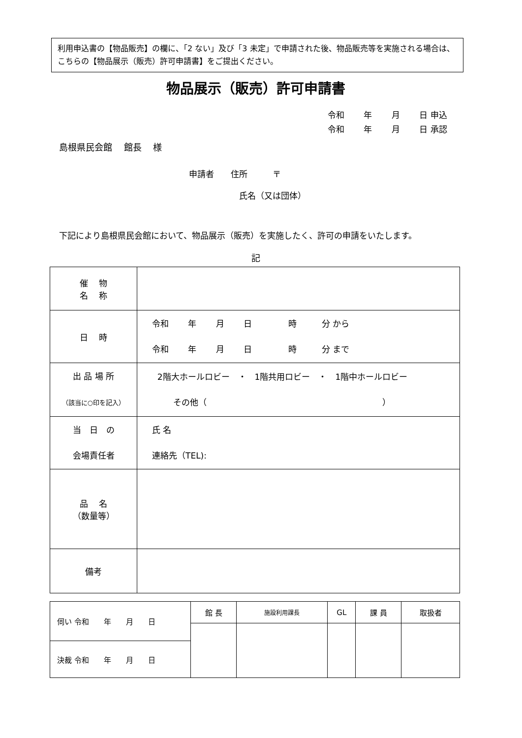利用申込書の【物品販売】の欄に、「2 ない」及び「3 未定」で申請された後、物品販売等を実施される場合は、こちらの【物品展示（販売）許可申請書】をご提出ください。
物品展示（販売）許可申請書
令和　　 年　　 月　　 日 申込 令和　　 年　　 月　　 日 承認
島根県民会館　 館長　 様
申請者　　住所　　　〒 　　　　　　氏名（又は団体）
下記により島根県民会館において、物品展示（販売）を実施したく、許可の申請をいたします。
記
| 催 物 名 称 | |
| 日 時 | 令和 年 月 日 時 分 から 令和 年 月 日 時 分 まで |
| 出 品 場 所 （該当に○印を記入） | 2階大ホールロビー ・ 1階共用ロビー ・ 1階中ホールロビー その他（ ） |
| 当 日 の 会場責任者 | 氏 名 連絡先（TEL): |
| 品 名 （数量等） | |
| 備考 | |
| 伺い 令和 年 月 日 | 館 長 | 施設利用課長 | GL | 課 員 | 取扱者 |
| 決裁 令和 年 月 日 | | | | | |